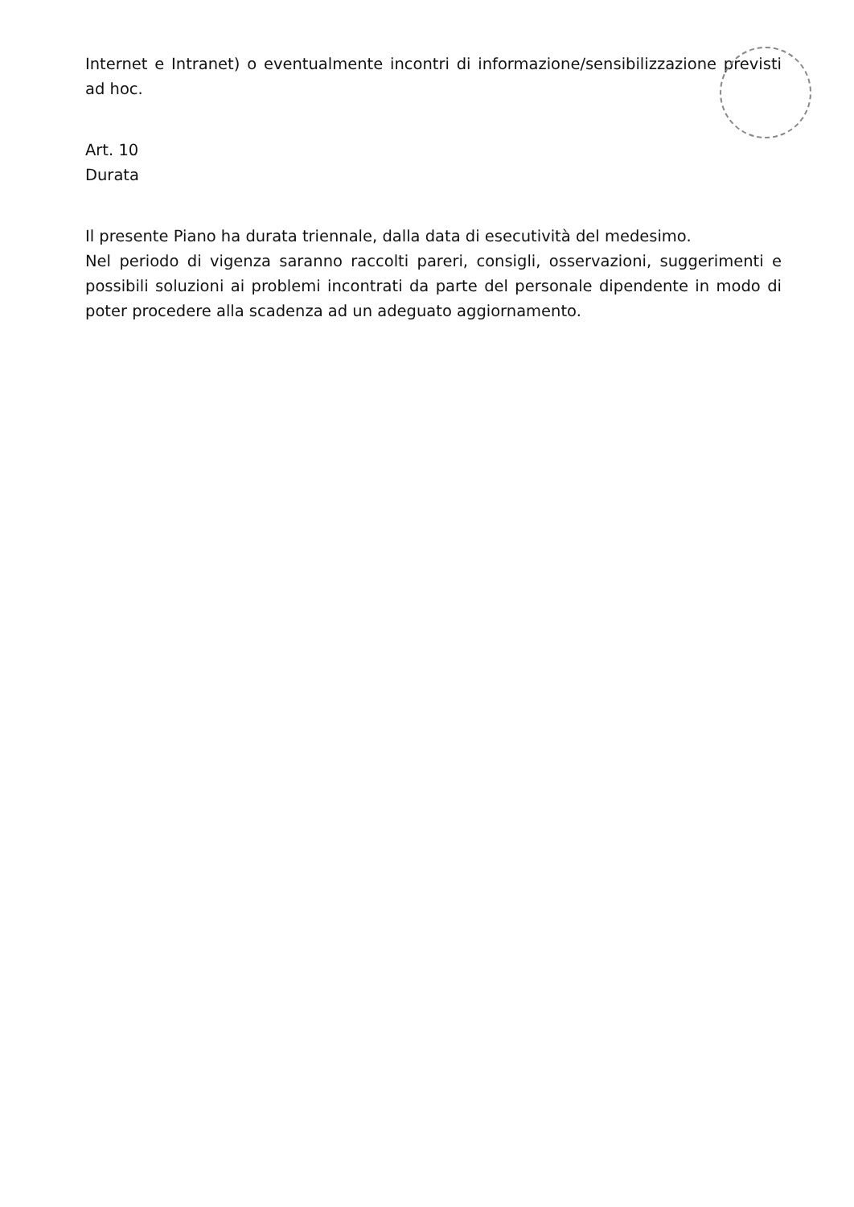Internet e Intranet) o eventualmente incontri di informazione/sensibilizzazione previsti ad hoc.
Art. 10
Durata
Il presente Piano ha durata triennale, dalla data di esecutività del medesimo.
Nel periodo di vigenza saranno raccolti pareri, consigli, osservazioni, suggerimenti e possibili soluzioni ai problemi incontrati da parte del personale dipendente in modo di poter procedere alla scadenza ad un adeguato aggiornamento.